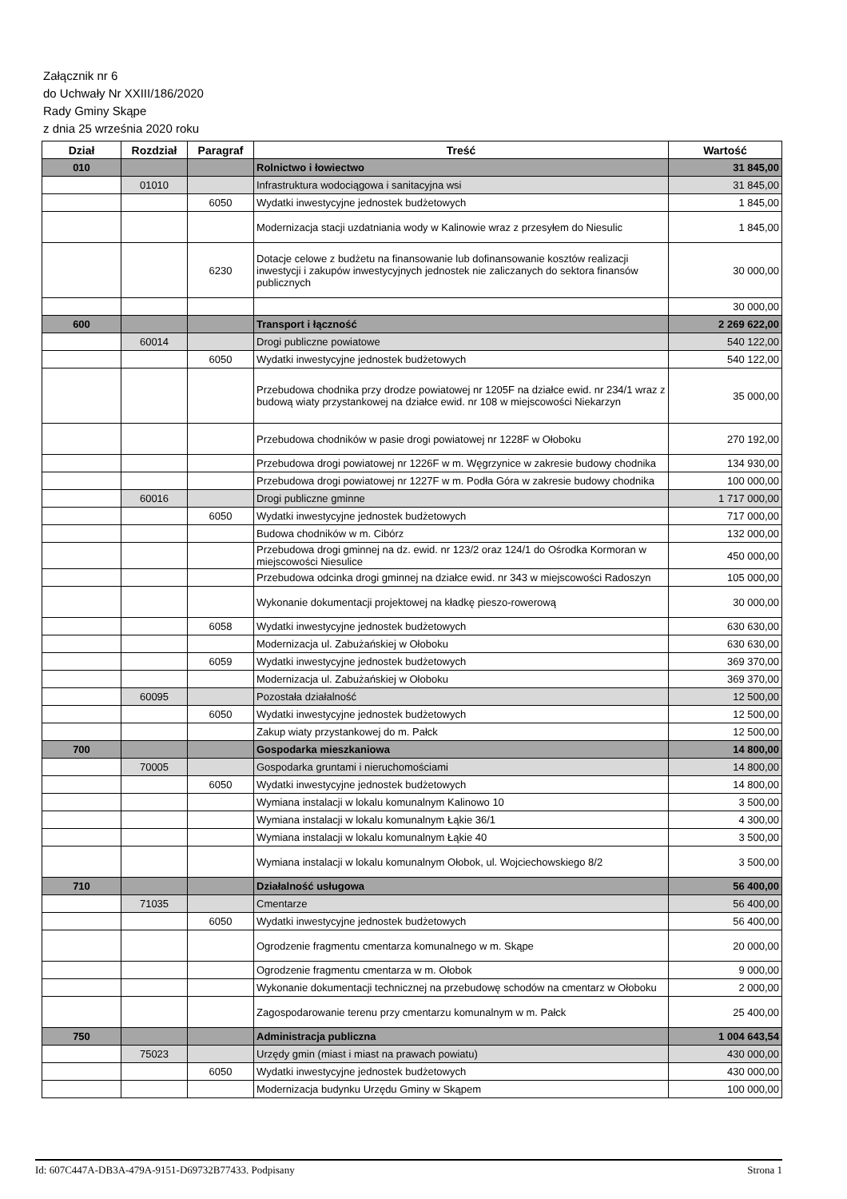Załącznik nr 6
do Uchwały Nr XXIII/186/2020
Rady Gminy Skąpe
z dnia 25 września 2020 roku
| Dział | Rozdział | Paragraf | Treść | Wartość |
| --- | --- | --- | --- | --- |
| 010 | | | Rolnictwo i łowiectwo | 31 845,00 |
| | 01010 | | Infrastruktura wodociągowa i sanitacyjna wsi | 31 845,00 |
| | | 6050 | Wydatki inwestycyjne jednostek budżetowych | 1 845,00 |
| | | | Modernizacja stacji uzdatniania wody w Kalinowie wraz z przesyłem do Niesulic | 1 845,00 |
| | | 6230 | Dotacje celowe z budżetu na finansowanie lub dofinansowanie kosztów realizacji inwestycji i zakupów inwestycyjnych jednostek nie zaliczanych do sektora finansów publicznych | 30 000,00 |
| | | | | 30 000,00 |
| 600 | | | Transport i łączność | 2 269 622,00 |
| | 60014 | | Drogi publiczne powiatowe | 540 122,00 |
| | | 6050 | Wydatki inwestycyjne jednostek budżetowych | 540 122,00 |
| | | | Przebudowa chodnika przy drodze powiatowej nr 1205F na działce ewid. nr 234/1 wraz z budową wiaty przystankowej na działce ewid. nr 108 w miejscowości Niekarzyn | 35 000,00 |
| | | | Przebudowa chodników w pasie drogi powiatowej nr 1228F w Ołoboku | 270 192,00 |
| | | | Przebudowa drogi powiatowej nr 1226F w m. Węgrzynice w zakresie budowy chodnika | 134 930,00 |
| | | | Przebudowa drogi powiatowej nr 1227F w m. Podła Góra w zakresie budowy chodnika | 100 000,00 |
| | 60016 | | Drogi publiczne gminne | 1 717 000,00 |
| | | 6050 | Wydatki inwestycyjne jednostek budżetowych | 717 000,00 |
| | | | Budowa chodników w m. Cibórz | 132 000,00 |
| | | | Przebudowa drogi gminnej na dz. ewid. nr 123/2 oraz 124/1 do Ośrodka Kormoran w miejscowości Niesulice | 450 000,00 |
| | | | Przebudowa odcinka drogi gminnej na działce ewid. nr 343 w miejscowości Radoszyn | 105 000,00 |
| | | | Wykonanie dokumentacji projektowej na kładkę pieszo-rowerową | 30 000,00 |
| | | 6058 | Wydatki inwestycyjne jednostek budżetowych | 630 630,00 |
| | | | Modernizacja ul. Zabużańskiej w Ołoboku | 630 630,00 |
| | | 6059 | Wydatki inwestycyjne jednostek budżetowych | 369 370,00 |
| | | | Modernizacja ul. Zabużańskiej w Ołoboku | 369 370,00 |
| | 60095 | | Pozostała działalność | 12 500,00 |
| | | 6050 | Wydatki inwestycyjne jednostek budżetowych | 12 500,00 |
| | | | Zakup wiaty przystankowej do m. Pałck | 12 500,00 |
| 700 | | | Gospodarka mieszkaniowa | 14 800,00 |
| | 70005 | | Gospodarka gruntami i nieruchomościami | 14 800,00 |
| | | 6050 | Wydatki inwestycyjne jednostek budżetowych | 14 800,00 |
| | | | Wymiana instalacji w lokalu komunalnym Kalinowo 10 | 3 500,00 |
| | | | Wymiana instalacji w lokalu komunalnym Łąkie 36/1 | 4 300,00 |
| | | | Wymiana instalacji w lokalu komunalnym Łąkie 40 | 3 500,00 |
| | | | Wymiana instalacji w lokalu komunalnym Ołobok, ul. Wojciechowskiego 8/2 | 3 500,00 |
| 710 | | | Działalność usługowa | 56 400,00 |
| | 71035 | | Cmentarze | 56 400,00 |
| | | 6050 | Wydatki inwestycyjne jednostek budżetowych | 56 400,00 |
| | | | Ogrodzenie fragmentu cmentarza komunalnego w m. Skąpe | 20 000,00 |
| | | | Ogrodzenie fragmentu cmentarza w m. Ołobok | 9 000,00 |
| | | | Wykonanie dokumentacji technicznej na przebudowę schodów na cmentarz w Ołoboku | 2 000,00 |
| | | | Zagospodarowanie terenu przy cmentarzu komunalnym w m. Pałck | 25 400,00 |
| 750 | | | Administracja publiczna | 1 004 643,54 |
| | 75023 | | Urzędy gmin (miast i miast na prawach powiatu) | 430 000,00 |
| | | 6050 | Wydatki inwestycyjne jednostek budżetowych | 430 000,00 |
| | | | Modernizacja budynku Urzędu Gminy w Skąpem | 100 000,00 |
Id: 607C447A-DB3A-479A-9151-D69732B77433. Podpisany Strona 1